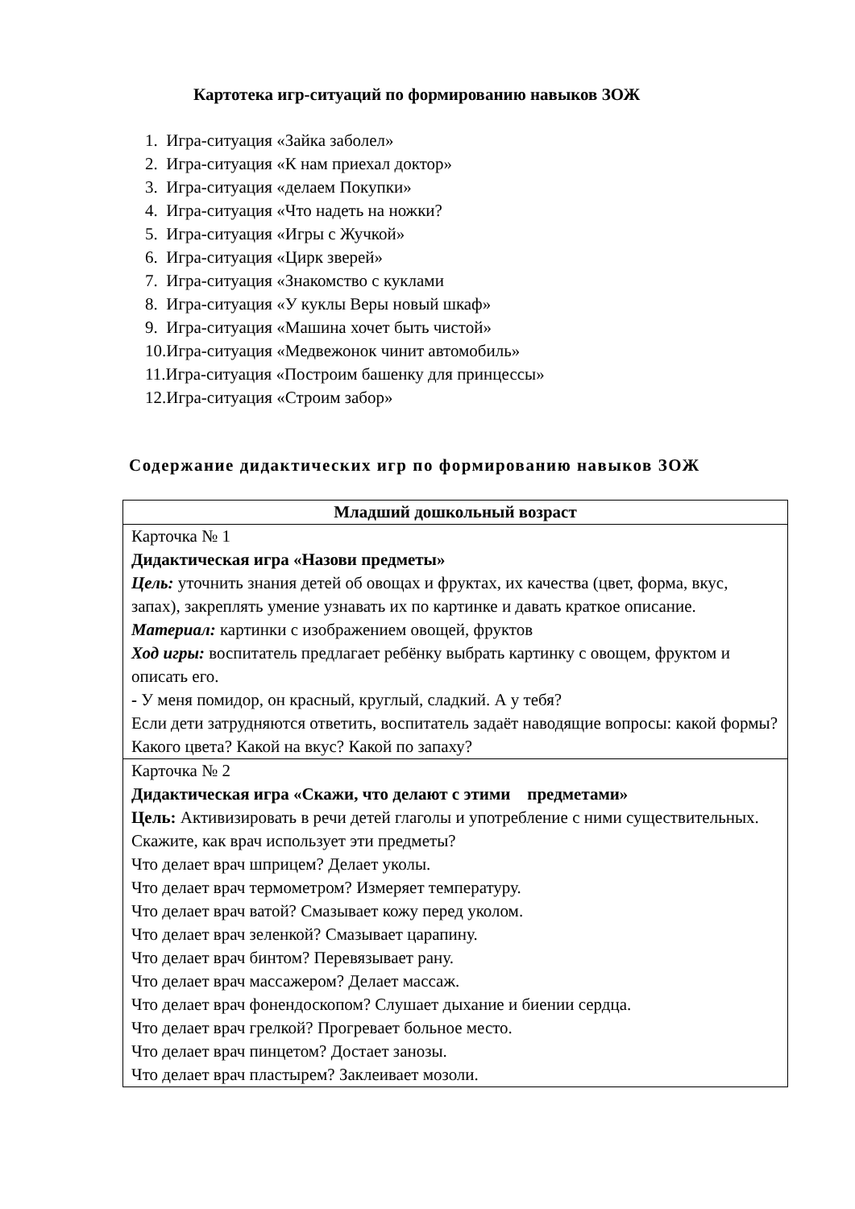Картотека игр-ситуаций по формированию навыков ЗОЖ
1. Игра-ситуация «Зайка заболел»
2. Игра-ситуация «К нам приехал доктор»
3. Игра-ситуация «делаем Покупки»
4. Игра-ситуация «Что надеть на ножки?
5. Игра-ситуация «Игры с Жучкой»
6. Игра-ситуация «Цирк зверей»
7. Игра-ситуация «Знакомство с куклами
8. Игра-ситуация «У куклы Веры новый шкаф»
9. Игра-ситуация «Машина хочет быть чистой»
10.Игра-ситуация «Медвежонок чинит автомобиль»
11.Игра-ситуация «Построим башенку для принцессы»
12.Игра-ситуация «Строим забор»
Содержание дидактических игр по формированию навыков ЗОЖ
| Младший дошкольный возраст |
| --- |
| Карточка № 1 Дидактическая игра «Назови предметы» Цель: уточнить знания детей об овощах и фруктах, их качества (цвет, форма, вкус, запах), закреплять умение узнавать их по картинке и давать краткое описание. Материал: картинки с изображением овощей, фруктов Ход игры: воспитатель предлагает ребёнку выбрать картинку с овощем, фруктом и описать его. - У меня помидор, он красный, круглый, сладкий. А у тебя? Если дети затрудняются ответить, воспитатель задаёт наводящие вопросы: какой формы? Какого цвета? Какой на вкус? Какой по запаху? |
| Карточка № 2 Дидактическая игра «Скажи, что делают с этими предметами» Цель: Активизировать в речи детей глаголы и употребление с ними существительных. Скажите, как врач использует эти предметы? Что делает врач шприцем? Делает уколы. Что делает врач термометром? Измеряет температуру. Что делает врач ватой? Смазывает кожу перед уколом. Что делает врач зеленкой? Смазывает царапину. Что делает врач бинтом? Перевязывает рану. Что делает врач массажером? Делает массаж. Что делает врач фонендоскопом? Слушает дыхание и биении сердца. Что делает врач грелкой? Прогревает больное место. Что делает врач пинцетом? Достает занозы. Что делает врач пластырем? Заклеивает мозоли. |